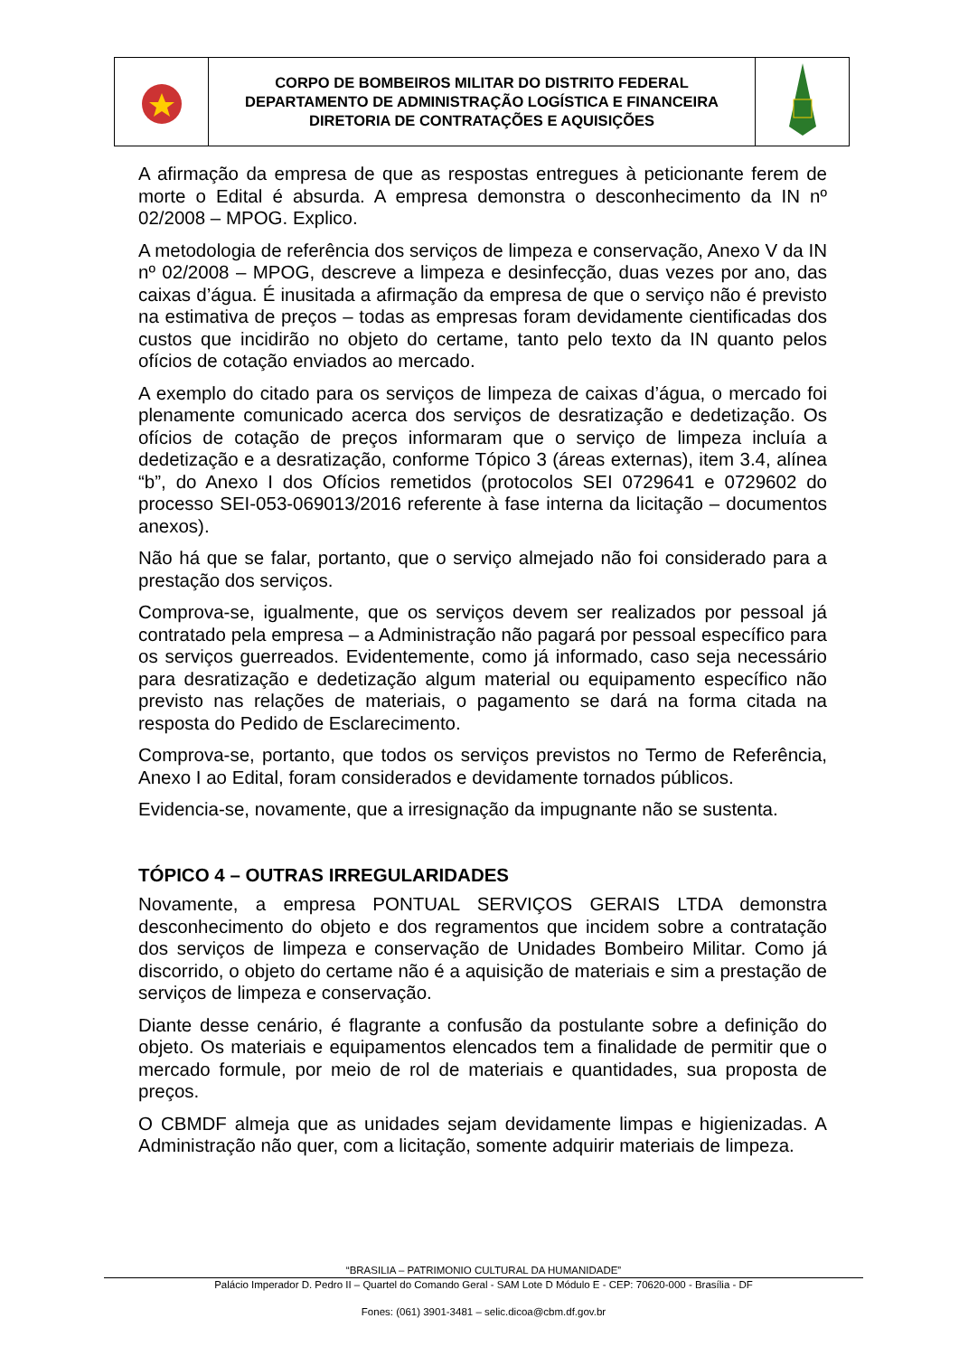| | CORPO DE BOMBEIROS MILITAR DO DISTRITO FEDERAL DEPARTAMENTO DE ADMINISTRAÇÃO LOGÍSTICA E FINANCEIRA DIRETORIA DE CONTRATAÇÕES E AQUISIÇÕES | |
A afirmação da empresa de que as respostas entregues à peticionante ferem de morte o Edital é absurda. A empresa demonstra o desconhecimento da IN nº 02/2008 – MPOG. Explico.
A metodologia de referência dos serviços de limpeza e conservação, Anexo V da IN nº 02/2008 – MPOG, descreve a limpeza e desinfecção, duas vezes por ano, das caixas d’água. É inusitada a afirmação da empresa de que o serviço não é previsto na estimativa de preços – todas as empresas foram devidamente cientificadas dos custos que incidirão no objeto do certame, tanto pelo texto da IN quanto pelos ofícios de cotação enviados ao mercado.
A exemplo do citado para os serviços de limpeza de caixas d’água, o mercado foi plenamente comunicado acerca dos serviços de desratização e dedetização. Os ofícios de cotação de preços informaram que o serviço de limpeza incluía a dedetização e a desratização, conforme Tópico 3 (áreas externas), item 3.4, alínea “b”, do Anexo I dos Ofícios remetidos (protocolos SEI 0729641 e 0729602 do processo SEI-053-069013/2016 referente à fase interna da licitação – documentos anexos).
Não há que se falar, portanto, que o serviço almejado não foi considerado para a prestação dos serviços.
Comprova-se, igualmente, que os serviços devem ser realizados por pessoal já contratado pela empresa – a Administração não pagará por pessoal específico para os serviços guerreados. Evidentemente, como já informado, caso seja necessário para desratização e dedetização algum material ou equipamento específico não previsto nas relações de materiais, o pagamento se dará na forma citada na resposta do Pedido de Esclarecimento.
Comprova-se, portanto, que todos os serviços previstos no Termo de Referência, Anexo I ao Edital, foram considerados e devidamente tornados públicos.
Evidencia-se, novamente, que a irresignação da impugnante não se sustenta.
TÓPICO 4 – OUTRAS IRREGULARIDADES
Novamente, a empresa PONTUAL SERVIÇOS GERAIS LTDA demonstra desconhecimento do objeto e dos regramentos que incidem sobre a contratação dos serviços de limpeza e conservação de Unidades Bombeiro Militar. Como já discorrido, o objeto do certame não é a aquisição de materiais e sim a prestação de serviços de limpeza e conservação.
Diante desse cenário, é flagrante a confusão da postulante sobre a definição do objeto. Os materiais e equipamentos elencados tem a finalidade de permitir que o mercado formule, por meio de rol de materiais e quantidades, sua proposta de preços.
O CBMDF almeja que as unidades sejam devidamente limpas e higienizadas. A Administração não quer, com a licitação, somente adquirir materiais de limpeza.
“BRASILIA – PATRIMONIO CULTURAL DA HUMANIDADE”
Palácio Imperador D. Pedro II – Quartel do Comando Geral - SAM Lote D Módulo E - CEP: 70620-000 - Brasília - DF
Fones: (061) 3901-3481 – selic.dicoa@cbm.df.gov.br